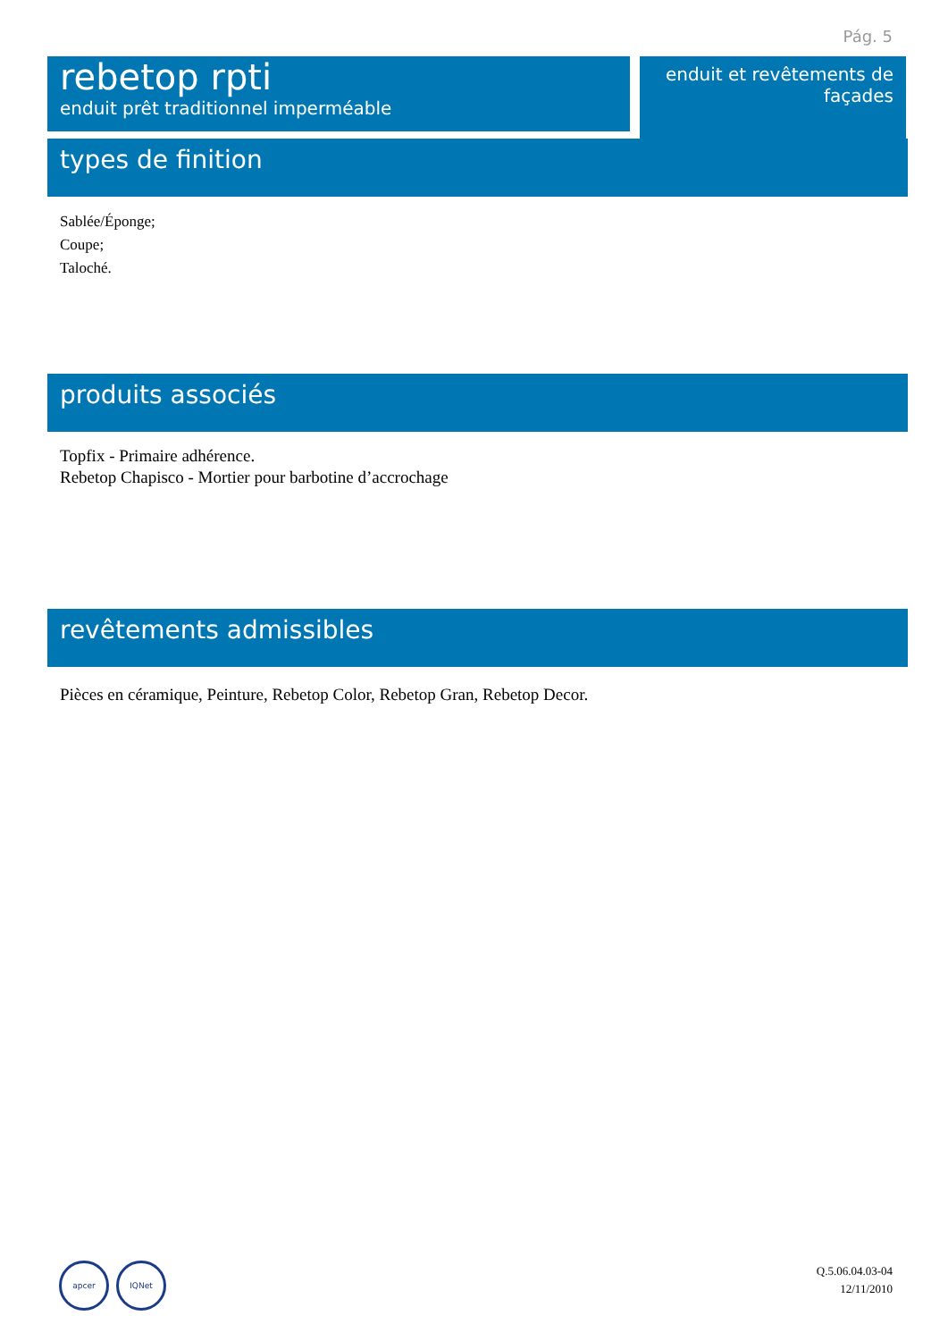Pág. 5
rebetop rpti
enduit prêt traditionnel imperméable
enduit et revêtements de
façades
types de finition
Sablée/Éponge;
Coupe;
Taloché.
produits associés
Topfix - Primaire adhérence.
Rebetop Chapisco - Mortier pour barbotine d’accrochage
revêtements admissibles
Pièces en céramique, Peinture, Rebetop Color, Rebetop Gran, Rebetop Decor.
apcer IQNet
Q.5.06.04.03-04
12/11/2010